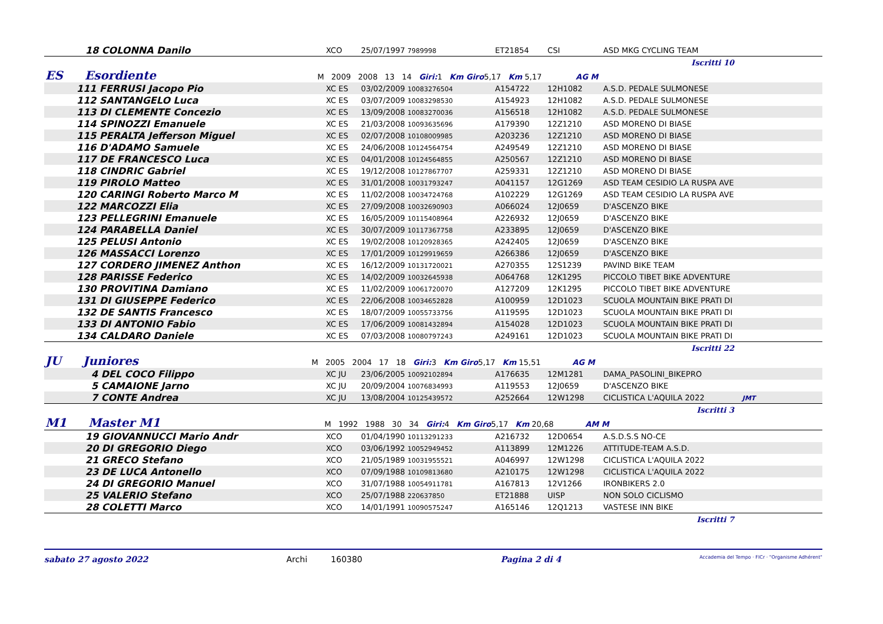| 18 COLONNA Danilo | XCO | 25/07/1997 7989998 | ET21854 | CSI | ASD MKG CYCLING TEAM |
| Iscritti 10 | | | | | |
| ES Esordiente M 2009 2008 13 14 Giri: 1 Km Giro 5,17 Km 5,17 AG M | | | | | |
| 111 FERRUSI Jacopo Pio | XC ES | 03/02/2009 10083276504 | A154722 | 12H1082 | A.S.D. PEDALE SULMONESE |
| 112 SANTANGELO Luca | XC ES | 03/07/2009 10083298530 | A154923 | 12H1082 | A.S.D. PEDALE SULMONESE |
| 113 DI CLEMENTE Concezio | XC ES | 13/09/2008 10083270036 | A156518 | 12H1082 | A.S.D. PEDALE SULMONESE |
| 114 SPINOZZI Emanuele | XC ES | 21/03/2008 10093635696 | A179390 | 12Z1210 | ASD MORENO DI BIASE |
| 115 PERALTA Jefferson Miguel | XC ES | 02/07/2008 10108009985 | A203236 | 12Z1210 | ASD MORENO DI BIASE |
| 116 D'ADAMO Samuele | XC ES | 24/06/2008 10124564754 | A249549 | 12Z1210 | ASD MORENO DI BIASE |
| 117 DE FRANCESCO Luca | XC ES | 04/01/2008 10124564855 | A250567 | 12Z1210 | ASD MORENO DI BIASE |
| 118 CINDRIC Gabriel | XC ES | 19/12/2008 10127867707 | A259331 | 12Z1210 | ASD MORENO DI BIASE |
| 119 PIROLO Matteo | XC ES | 31/01/2008 10031793247 | A041157 | 12G1269 | ASD TEAM CESIDIO LA RUSPA AVE |
| 120 CARINGI Roberto Marco M | XC ES | 11/02/2008 10034724768 | A102229 | 12G1269 | ASD TEAM CESIDIO LA RUSPA AVE |
| 122 MARCOZZI Elia | XC ES | 27/09/2008 10032690903 | A066024 | 12J0659 | D'ASCENZO BIKE |
| 123 PELLEGRINI Emanuele | XC ES | 16/05/2009 10115408964 | A226932 | 12J0659 | D'ASCENZO BIKE |
| 124 PARABELLA Daniel | XC ES | 30/07/2009 10117367758 | A233895 | 12J0659 | D'ASCENZO BIKE |
| 125 PELUSI Antonio | XC ES | 19/02/2008 10120928365 | A242405 | 12J0659 | D'ASCENZO BIKE |
| 126 MASSACCI Lorenzo | XC ES | 17/01/2009 10129919659 | A266386 | 12J0659 | D'ASCENZO BIKE |
| 127 CORDERO JIMENEZ Anthon | XC ES | 16/12/2009 10131720021 | A270355 | 12S1239 | PAVIND BIKE TEAM |
| 128 PARISSE Federico | XC ES | 14/02/2009 10032645938 | A064768 | 12K1295 | PICCOLO TIBET BIKE ADVENTURE |
| 130 PROVITINA Damiano | XC ES | 11/02/2009 10061720070 | A127209 | 12K1295 | PICCOLO TIBET BIKE ADVENTURE |
| 131 DI GIUSEPPE Federico | XC ES | 22/06/2008 10034652828 | A100959 | 12D1023 | SCUOLA MOUNTAIN BIKE PRATI DI |
| 132 DE SANTIS Francesco | XC ES | 18/07/2009 10055733756 | A119595 | 12D1023 | SCUOLA MOUNTAIN BIKE PRATI DI |
| 133 DI ANTONIO Fabio | XC ES | 17/06/2009 10081432894 | A154028 | 12D1023 | SCUOLA MOUNTAIN BIKE PRATI DI |
| 134 CALDARO Daniele | XC ES | 07/03/2008 10080797243 | A249161 | 12D1023 | SCUOLA MOUNTAIN BIKE PRATI DI |
| Iscritti 22 | | | | | |
| JU Juniores M 2005 2004 17 18 Giri: 3 Km Giro 5,17 Km 15,51 AG M | | | | | |
| 4 DEL COCO Filippo | XC JU | 23/06/2005 10092102894 | A176635 | 12M1281 | DAMA_PASOLINI_BIKEPRO |
| 5 CAMAIONE Jarno | XC JU | 20/09/2004 10076834993 | A119553 | 12J0659 | D'ASCENZO BIKE |
| 7 CONTE Andrea | XC JU | 13/08/2004 10125439572 | A252664 | 12W1298 | CICLISTICA L'AQUILA 2022 JMT |
| Iscritti 3 | | | | | |
| M1 Master M1 M 1992 1988 30 34 Giri: 4 Km Giro 5,17 Km 20,68 AM M | | | | | |
| 19 GIOVANNUCCI Mario Andr | XCO | 01/04/1990 10113291233 | A216732 | 12D0654 | A.S.D.S.S NO-CE |
| 20 DI GREGORIO Diego | XCO | 03/06/1992 10052949452 | A113899 | 12M1226 | ATTITUDE-TEAM A.S.D. |
| 21 GRECO Stefano | XCO | 21/05/1989 10031955521 | A046997 | 12W1298 | CICLISTICA L'AQUILA 2022 |
| 23 DE LUCA Antonello | XCO | 07/09/1988 10109813680 | A210175 | 12W1298 | CICLISTICA L'AQUILA 2022 |
| 24 DI GREGORIO Manuel | XCO | 31/07/1988 10054911781 | A167813 | 12V1266 | IRONBIKERS 2.0 |
| 25 VALERIO Stefano | XCO | 25/07/1988 220637850 | ET21888 | UISP | NON SOLO CICLISMO |
| 28 COLETTI Marco | XCO | 14/01/1991 10090575247 | A165146 | 12Q1213 | VASTESE INN BIKE |
| Iscritti 7 | | | | | |
sabato 27 agosto 2022 Archi 160380 Pagina 2 di 4 Accademia del Tempo · FICr · "Organisme Adhérent"